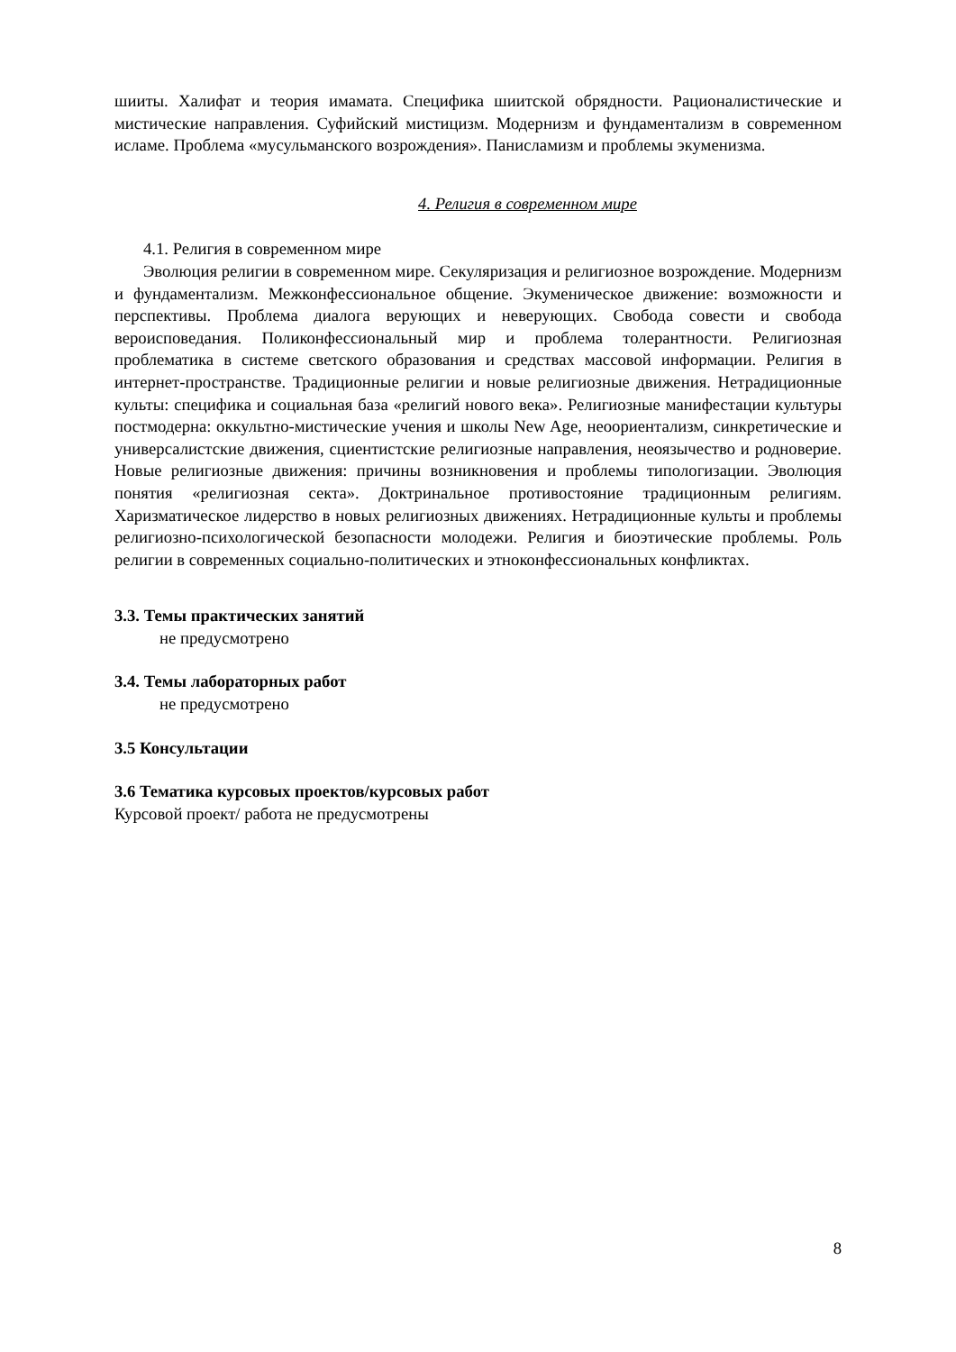шииты. Халифат и теория имамата. Специфика шиитской обрядности. Рационалистические и мистические направления. Суфийский мистицизм. Модернизм и фундаментализм в современном исламе. Проблема «мусульманского возрождения». Панисламизм и проблемы экуменизма.
4. Религия в современном мире
4.1. Религия в современном мире
Эволюция религии в современном мире. Секуляризация и религиозное возрождение. Модернизм и фундаментализм. Межконфессиональное общение. Экуменическое движение: возможности и перспективы. Проблема диалога верующих и неверующих. Свобода совести и свобода вероисповедания. Поликонфессиональный мир и проблема толерантности. Религиозная проблематика в системе светского образования и средствах массовой информации. Религия в интернет-пространстве. Традиционные религии и новые религиозные движения. Нетрадиционные культы: специфика и социальная база «религий нового века». Религиозные манифестации культуры постмодерна: оккультно-мистические учения и школы New Age, неоориентализм, синкретические и универсалистские движения, сциентистские религиозные направления, неоязычество и родноверие. Новые религиозные движения: причины возникновения и проблемы типологизации. Эволюция понятия «религиозная секта». Доктринальное противостояние традиционным религиям. Харизматическое лидерство в новых религиозных движениях. Нетрадиционные культы и проблемы религиозно-психологической безопасности молодежи. Религия и биоэтические проблемы. Роль религии в современных социально-политических и этноконфессиональных конфликтах.
3.3. Темы практических занятий
не предусмотрено
3.4. Темы лабораторных работ
не предусмотрено
3.5 Консультации
3.6 Тематика курсовых проектов/курсовых работ
Курсовой проект/ работа не предусмотрены
8